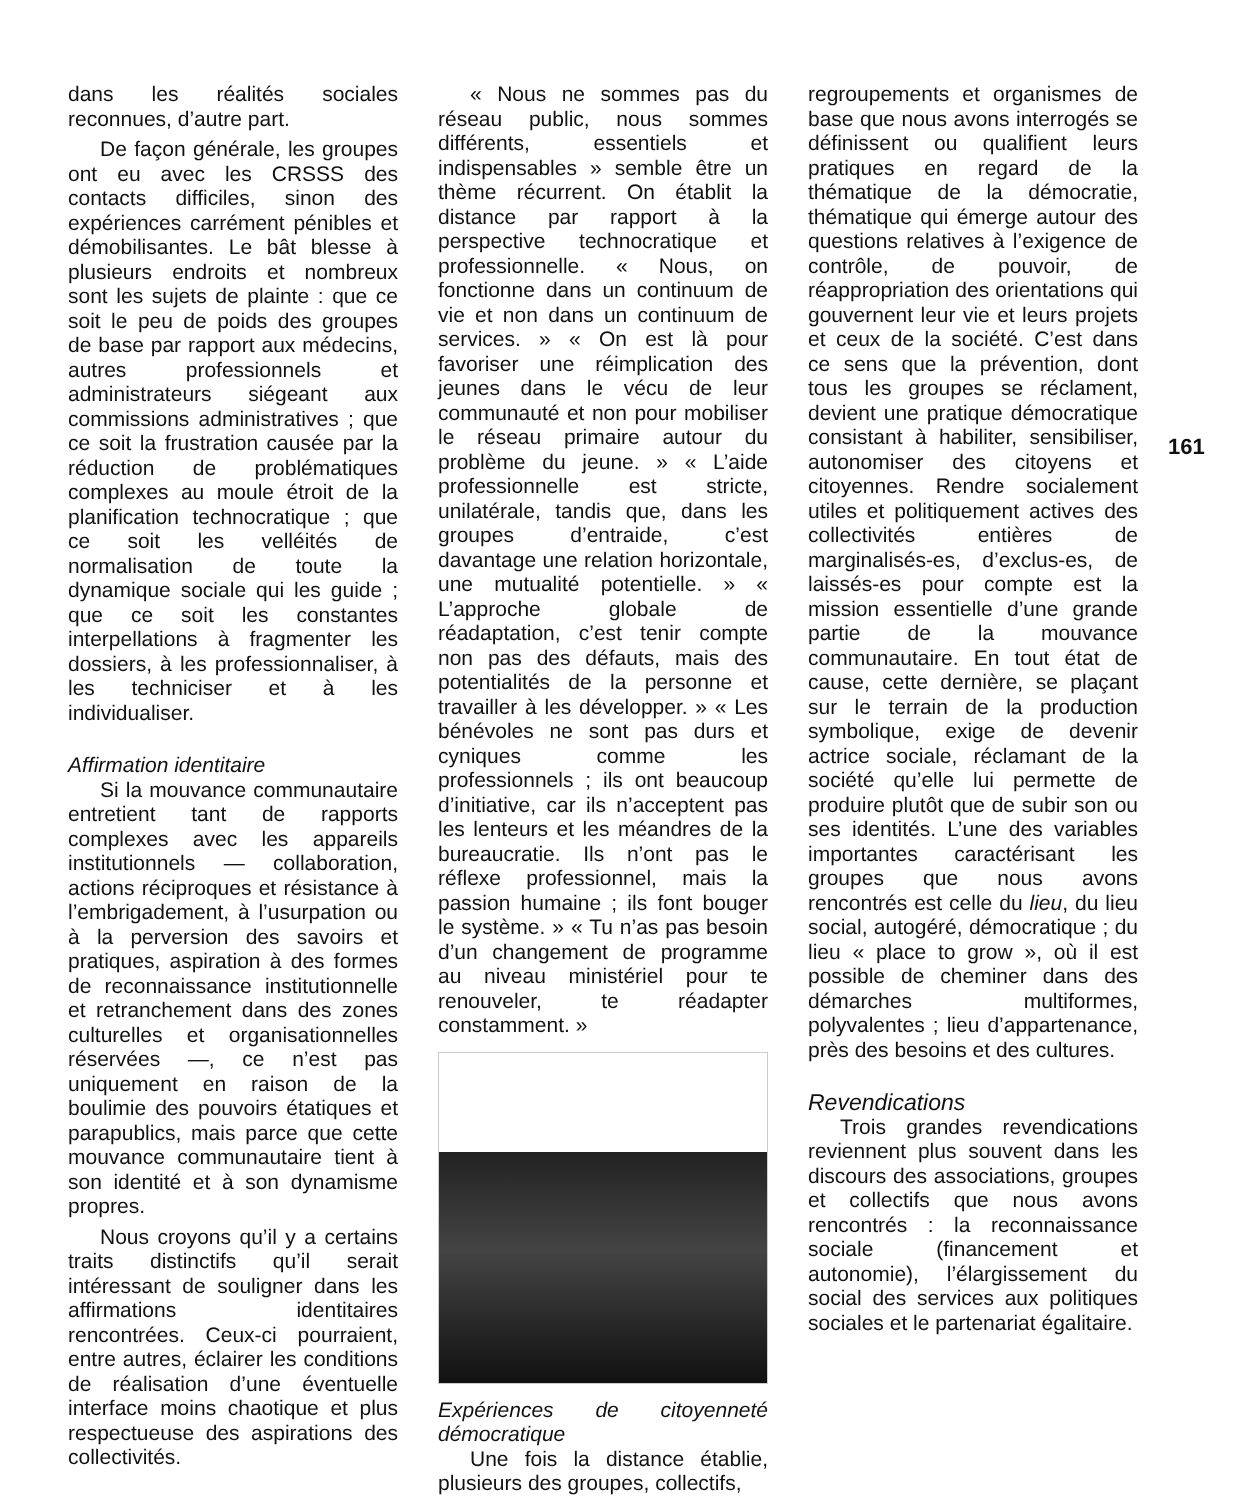dans les réalités sociales reconnues, d’autre part.
De façon générale, les groupes ont eu avec les CRSSS des contacts difficiles, sinon des expériences carrément pénibles et démobilisantes. Le bât blesse à plusieurs endroits et nombreux sont les sujets de plainte : que ce soit le peu de poids des groupes de base par rapport aux médecins, autres professionnels et administrateurs siégeant aux commissions administratives ; que ce soit la frustration causée par la réduction de problématiques complexes au moule étroit de la planification technocratique ; que ce soit les velléités de normalisation de toute la dynamique sociale qui les guide ; que ce soit les constantes interpellations à fragmenter les dossiers, à les professionnaliser, à les techniciser et à les individualiser.
Affirmation identitaire
Si la mouvance communautaire entretient tant de rapports complexes avec les appareils institutionnels — collaboration, actions réciproques et résistance à l’embrigadement, à l’usurpation ou à la perversion des savoirs et pratiques, aspiration à des formes de reconnaissance institutionnelle et retranchement dans des zones culturelles et organisationnelles réservées —, ce n’est pas uniquement en raison de la boulimie des pouvoirs étatiques et parapublics, mais parce que cette mouvance communautaire tient à son identité et à son dynamisme propres.
Nous croyons qu’il y a certains traits distinctifs qu’il serait intéressant de souligner dans les affirmations identitaires rencontrées. Ceux-ci pourraient, entre autres, éclairer les conditions de réalisation d’une éventuelle interface moins chaotique et plus respectueuse des aspirations des collectivités.
« Nous ne sommes pas du réseau public, nous sommes différents, essentiels et indispensables » semble être un thème récurrent. On établit la distance par rapport à la perspective technocratique et professionnelle. « Nous, on fonctionne dans un continuum de vie et non dans un continuum de services. » « On est là pour favoriser une réimplication des jeunes dans le vécu de leur communauté et non pour mobiliser le réseau primaire autour du problème du jeune. » « L’aide professionnelle est stricte, unilatérale, tandis que, dans les groupes d’entraide, c’est davantage une relation horizontale, une mutualité potentielle. » « L’approche globale de réadaptation, c’est tenir compte non pas des défauts, mais des potentialités de la personne et travailler à les développer. » « Les bénévoles ne sont pas durs et cyniques comme les professionnels ; ils ont beaucoup d’initiative, car ils n’acceptent pas les lenteurs et les méandres de la bureaucratie. Ils n’ont pas le réflexe professionnel, mais la passion humaine ; ils font bouger le système. » « Tu n’as pas besoin d’un changement de programme au niveau ministériel pour te renouveler, te réadapter constamment. »
Expériences de citoyenneté démocratique
Une fois la distance établie, plusieurs des groupes, collectifs,
regroupements et organismes de base que nous avons interrogés se définissent ou qualifient leurs pratiques en regard de la thématique de la démocratie, thématique qui émerge autour des questions relatives à l’exigence de contrôle, de pouvoir, de réappropriation des orientations qui gouvernent leur vie et leurs projets et ceux de la société. C’est dans ce sens que la prévention, dont tous les groupes se réclament, devient une pratique démocratique consistant à habiliter, sensibiliser, autonomiser des citoyens et citoyennes. Rendre socialement utiles et politiquement actives des collectivités entières de marginalisés-es, d’exclus-es, de laissés-es pour compte est la mission essentielle d’une grande partie de la mouvance communautaire. En tout état de cause, cette dernière, se plaçant sur le terrain de la production symbolique, exige de devenir actrice sociale, réclamant de la société qu’elle lui permette de produire plutôt que de subir son ou ses identités. L’une des variables importantes caractérisant les groupes que nous avons rencontrés est celle du lieu, du lieu social, autogéré, démocratique ; du lieu « place to grow », où il est possible de cheminer dans des démarches multiformes, polyvalentes ; lieu d’appartenance, près des besoins et des cultures.
Revendications
Trois grandes revendications reviennent plus souvent dans les discours des associations, groupes et collectifs que nous avons rencontrés : la reconnaissance sociale (financement et autonomie), l’élargissement du social des services aux politiques sociales et le partenariat égalitaire.
161